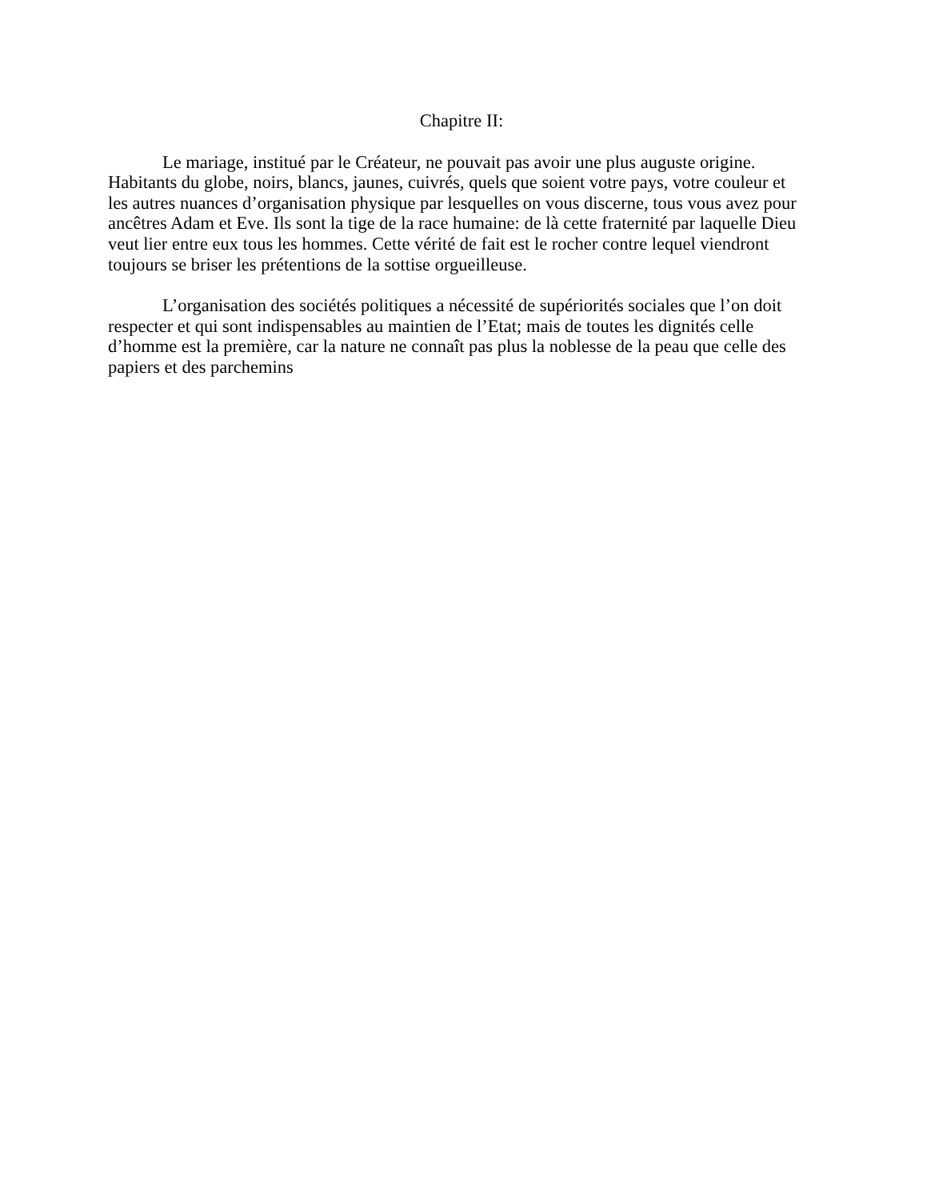Chapitre II:
Le mariage, institué par le Créateur, ne pouvait pas avoir une plus auguste origine. Habitants du globe, noirs, blancs, jaunes, cuivrés, quels que soient votre pays, votre couleur et les autres nuances d’organisation physique par lesquelles on vous discerne, tous vous avez pour ancêtres Adam et Eve. Ils sont la tige de la race humaine: de là cette fraternité par laquelle Dieu veut lier entre eux tous les hommes. Cette vérité de fait est le rocher contre lequel viendront toujours se briser les prétentions de la sottise orgueilleuse.
L’organisation des sociétés politiques a nécessité de supériorités sociales que l’on doit respecter et qui sont indispensables au maintien de l’Etat; mais de toutes les dignités celle d’homme est la première, car la nature ne connaît pas plus la noblesse de la peau que celle des papiers et des parchemins